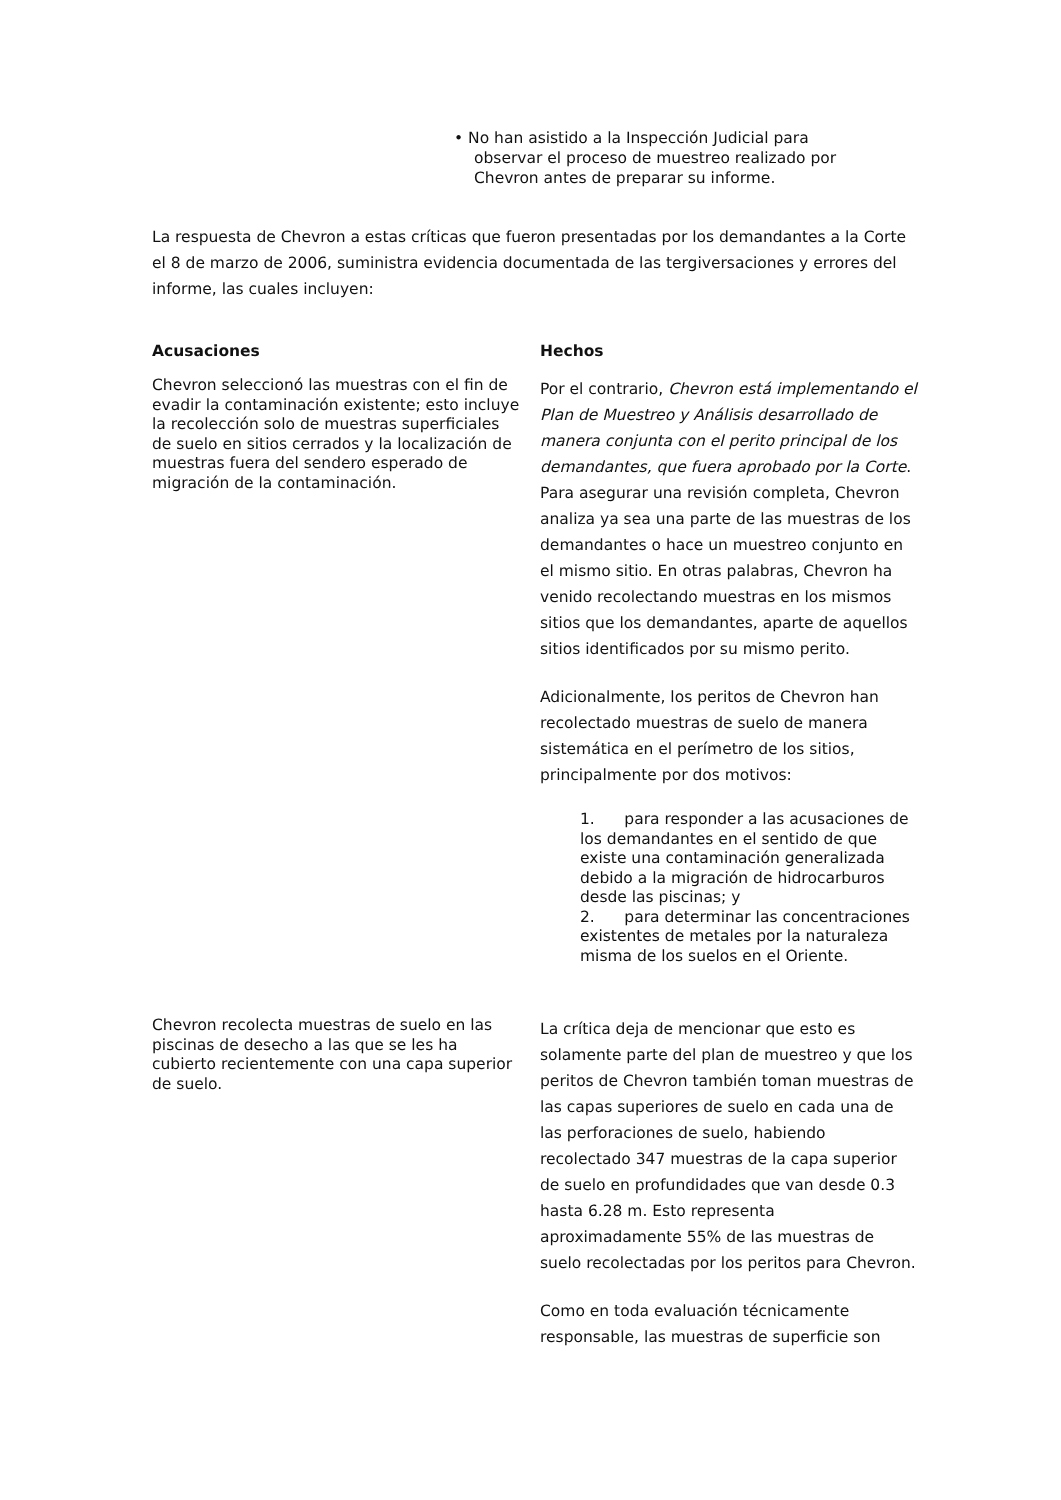• No han asistido a la Inspección Judicial para
observar el proceso de muestreo realizado por
Chevron antes de preparar su informe.
La respuesta de Chevron a estas críticas que fueron presentadas por los demandantes a la Corte el 8 de marzo de 2006, suministra evidencia documentada de las tergiversaciones y errores del informe, las cuales incluyen:
| Acusaciones | Hechos |
| --- | --- |
| Chevron seleccionó las muestras con el fin de evadir la contaminación existente; esto incluye la recolección solo de muestras superficiales de suelo en sitios cerrados y la localización de muestras fuera del sendero esperado de migración de la contaminación. | Por el contrario, Chevron está implementando el Plan de Muestreo y Análisis desarrollado de manera conjunta con el perito principal de los demandantes, que fuera aprobado por la Corte . Para asegurar una revisión completa, Chevron analiza ya sea una parte de las muestras de los demandantes o hace un muestreo conjunto en el mismo sitio. En otras palabras, Chevron ha venido recolectando muestras en los mismos sitios que los demandantes, aparte de aquellos sitios identificados por su mismo perito. Adicionalmente, los peritos de Chevron han recolectado muestras de suelo de manera sistemática en el perímetro de los sitios, principalmente por dos motivos: 1. para responder a las acusaciones de los demandantes en el sentido de que existe una contaminación generalizada debido a la migración de hidrocarburos desde las piscinas; y 2. para determinar las concentraciones existentes de metales por la naturaleza misma de los suelos en el Oriente. |
| Chevron recolecta muestras de suelo en las piscinas de desecho a las que se les ha cubierto recientemente con una capa superior de suelo. | La crítica deja de mencionar que esto es solamente parte del plan de muestreo y que los peritos de Chevron también toman muestras de las capas superiores de suelo en cada una de las perforaciones de suelo, habiendo recolectado 347 muestras de la capa superior de suelo en profundidades que van desde 0.3 hasta 6.28 m. Esto representa aproximadamente 55% de las muestras de suelo recolectadas por los peritos para Chevron. Como en toda evaluación técnicamente responsable, las muestras de superficie son |